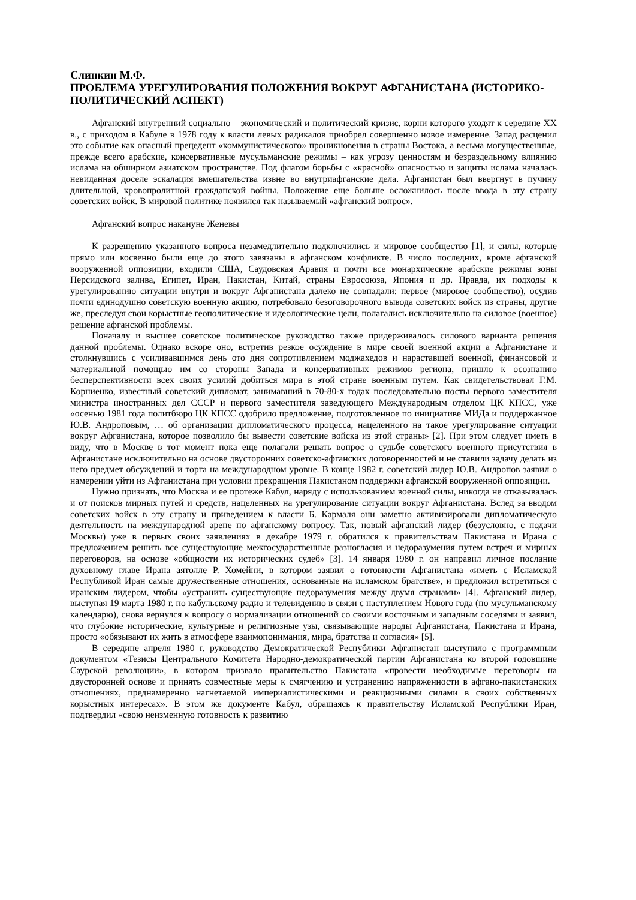Слинкин М.Ф.
ПРОБЛЕМА УРЕГУЛИРОВАНИЯ ПОЛОЖЕНИЯ ВОКРУГ АФГАНИСТАНА (ИСТОРИКО-ПОЛИТИЧЕСКИЙ АСПЕКТ)
Афганский внутренний социально – экономический и политический кризис, корни которого уходят к середине XX в., с приходом в Кабуле в 1978 году к власти левых радикалов приобрел совершенно новое измерение. Запад расценил это событие как опасный прецедент «коммунистического» проникновения в страны Востока, а весьма могущественные, прежде всего арабские, консервативные мусульманские режимы – как угрозу ценностям и безраздельному влиянию ислама на обширном азиатском пространстве. Под флагом борьбы с «красной» опасностью и защиты ислама началась невиданная доселе эскалация вмешательства извне во внутриафганские дела. Афганистан был ввергнут в пучину длительной, кровопролитной гражданской войны. Положение еще больше осложнилось после ввода в эту страну советских войск. В мировой политике появился так называемый «афганский вопрос».
Афганский вопрос накануне Женевы
К разрешению указанного вопроса незамедлительно подключились и мировое сообщество [1], и силы, которые прямо или косвенно были еще до этого завязаны в афганском конфликте. В число последних, кроме афганской вооруженной оппозиции, входили США, Саудовская Аравия и почти все монархические арабские режимы зоны Персидского залива, Египет, Иран, Пакистан, Китай, страны Евросоюза, Япония и др. Правда, их подходы к урегулированию ситуации внутри и вокруг Афганистана далеко не совпадали: первое (мировое сообщество), осудив почти единодушно советскую военную акцию, потребовало безоговорочного вывода советских войск из страны, другие же, преследуя свои корыстные геополитические и идеологические цели, полагались исключительно на силовое (военное) решение афганской проблемы.
Поначалу и высшее советское политическое руководство также придерживалось силового варианта решения данной проблемы. Однако вскоре оно, встретив резкое осуждение в мире своей военной акции а Афганистане и столкнувшись с усиливавшимся день ото дня сопротивлением моджахедов и нараставшей военной, финансовой и материальной помощью им со стороны Запада и консервативных режимов региона, пришло к осознанию бесперспективности всех своих усилий добиться мира в этой стране военным путем. Как свидетельствовал Г.М. Корниенко, известный советский дипломат, занимавший в 70-80-х годах последовательно посты первого заместителя министра иностранных дел СССР и первого заместителя заведующего Международным отделом ЦК КПСС, уже «осенью 1981 года политбюро ЦК КПСС одобрило предложение, подготовленное по инициативе МИДа и поддержанное Ю.В. Андроповым, … об организации дипломатического процесса, нацеленного на такое урегулирование ситуации вокруг Афганистана, которое позволило бы вывести советские войска из этой страны» [2]. При этом следует иметь в виду, что в Москве в тот момент пока еще полагали решать вопрос о судьбе советского военного присутствия в Афганистане исключительно на основе двусторонних советско-афганских договоренностей и не ставили задачу делать из него предмет обсуждений и торга на международном уровне. В конце 1982 г. советский лидер Ю.В. Андропов заявил о намерении уйти из Афганистана при условии прекращения Пакистаном поддержки афганской вооруженной оппозиции.
Нужно признать, что Москва и ее протеже Кабул, наряду с использованием военной силы, никогда не отказывалась и от поисков мирных путей и средств, нацеленных на урегулирование ситуации вокруг Афганистана. Вслед за вводом советских войск в эту страну и приведением к власти Б. Кармаля они заметно активизировали дипломатическую деятельность на международной арене по афганскому вопросу. Так, новый афганский лидер (безусловно, с подачи Москвы) уже в первых своих заявлениях в декабре 1979 г. обратился к правительствам Пакистана и Ирана с предложением решить все существующие межгосударственные разногласия и недоразумения путем встреч и мирных переговоров, на основе «общности их исторических судеб» [3]. 14 января 1980 г. он направил личное послание духовному главе Ирана аятолле Р. Хомейни, в котором заявил о готовности Афганистана «иметь с Исламской Республикой Иран самые дружественные отношения, основанные на исламском братстве», и предложил встретиться с иранским лидером, чтобы «устранить существующие недоразумения между двумя странами» [4]. Афганский лидер, выступая 19 марта 1980 г. по кабульскому радио и телевидению в связи с наступлением Нового года (по мусульманскому календарю), снова вернулся к вопросу о нормализации отношений со своими восточным и западным соседями и заявил, что глубокие исторические, культурные и религиозные узы, связывающие народы Афганистана, Пакистана и Ирана, просто «обязывают их жить в атмосфере взаимопонимания, мира, братства и согласия» [5].
В середине апреля 1980 г. руководство Демократической Республики Афганистан выступило с программным документом «Тезисы Центрального Комитета Народно-демократической партии Афганистана ко второй годовщине Саурской революции», в котором призвало правительство Пакистана «провести необходимые переговоры на двусторонней основе и принять совместные меры к смягчению и устранению напряженности в афгано-пакистанских отношениях, преднамеренно нагнетаемой империалистическими и реакционными силами в своих собственных корыстных интересах». В этом же документе Кабул, обращаясь к правительству Исламской Республики Иран, подтвердил «свою неизменную готовность к развитию